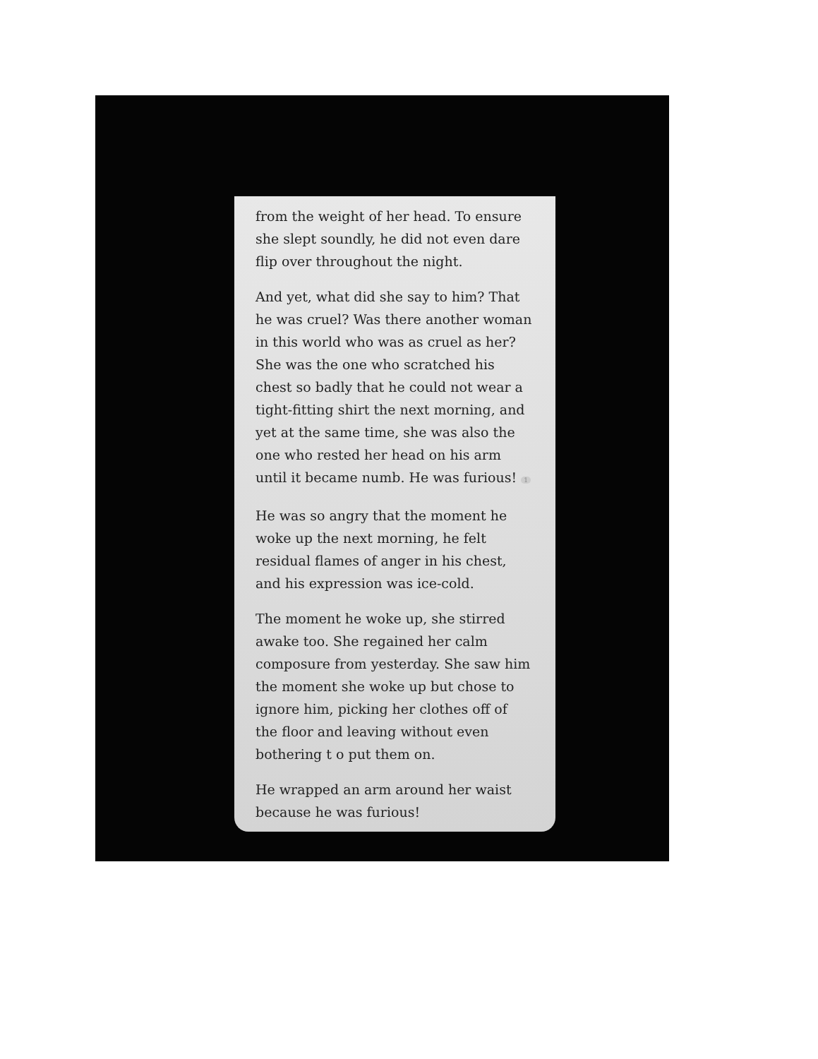from the weight of her head. To ensure she slept soundly, he did not even dare flip over throughout the night.
And yet, what did she say to him? That he was cruel? Was there another woman in this world who was as cruel as her? She was the one who scratched his chest so badly that he could not wear a tight-fitting shirt the next morning, and yet at the same time, she was also the one who rested her head on his arm until it became numb. He was furious! 1
He was so angry that the moment he woke up the next morning, he felt residual flames of anger in his chest, and his expression was ice-cold.
The moment he woke up, she stirred awake too. She regained her calm composure from yesterday. She saw him the moment she woke up but chose to ignore him, picking her clothes off of the floor and leaving without even bothering t o put them on.
He wrapped an arm around her waist because he was furious!